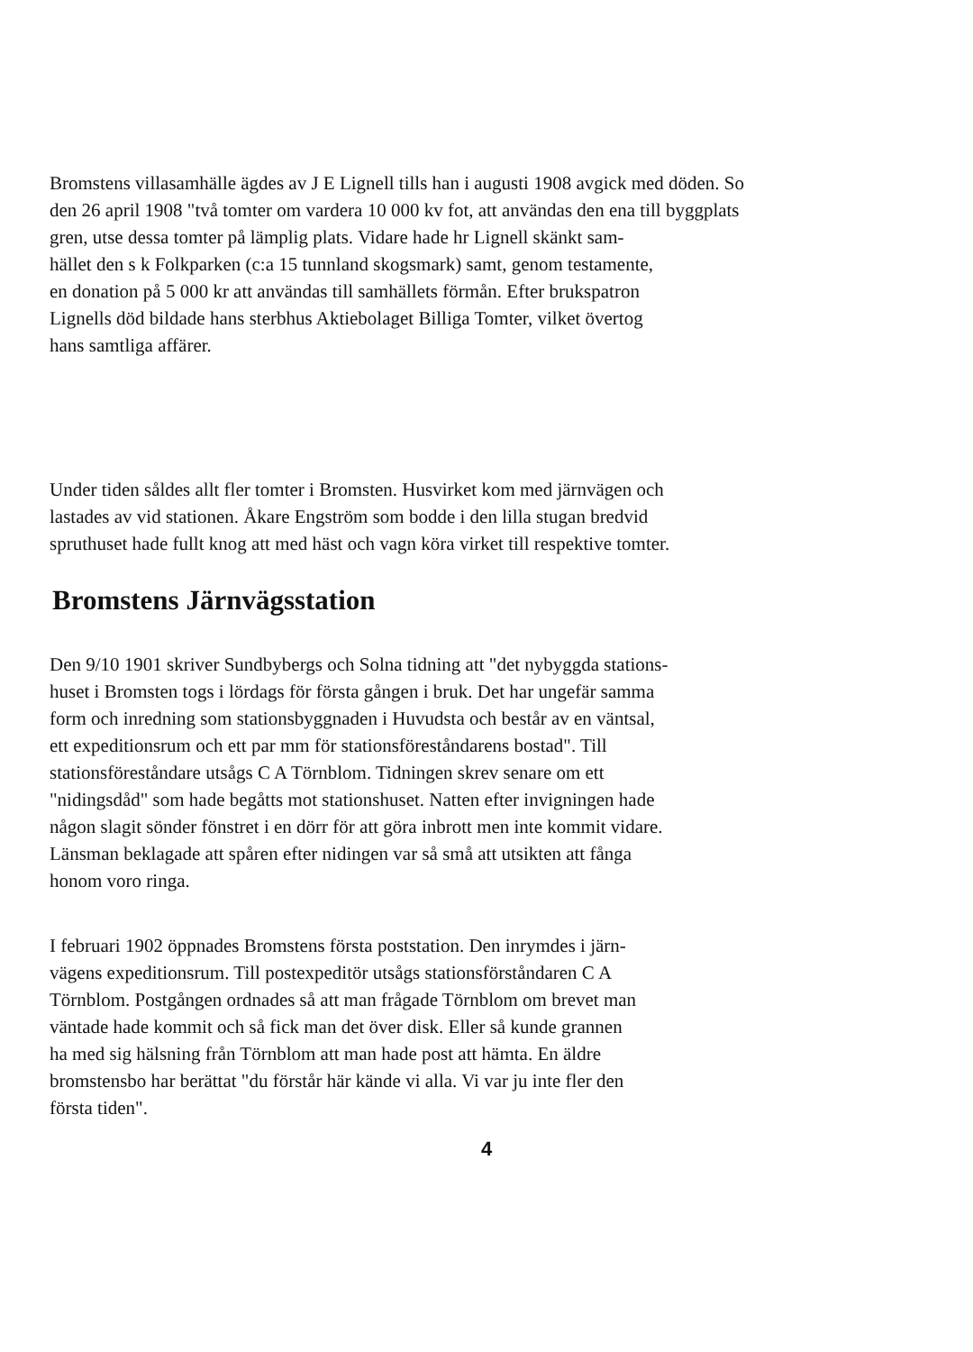Bromstens villasamhälle ägdes av J E Lignell tills han i augusti 1908 avgick med döden. So
den 26 april 1908 "två tomter om vardera 10 000 kv fot, att användas den ena till byggplats
gren, utse dessa tomter på lämplig plats. Vidare hade hr Lignell skänkt sam-
hället den s k Folkparken (c:a 15 tunnland skogsmark) samt, genom testamente,
en donation på 5 000 kr att användas till samhällets förmån. Efter brukspatron
Lignells död bildade hans sterbhus Aktiebolaget Billiga Tomter, vilket övertog
hans samtliga affärer.
Under tiden såldes allt fler tomter i Bromsten. Husvirket kom med järnvägen och
lastades av vid stationen. Åkare Engström som bodde i den lilla stugan bredvid
spruthuset hade fullt knog att med häst och vagn köra virket till respektive tomter.
Bromstens Järnvägsstation
Den 9/10 1901 skriver Sundbybergs och Solna tidning att "det nybyggda stations-
huset i Bromsten togs i lördags för första gången i bruk. Det har ungefär samma
form och inredning som stationsbyggnaden i Huvudsta och består av en väntsal,
ett expeditionsrum och ett par mm för stationsföreståndarens bostad". Till
stationsföreståndare utsågs C A Törnblom. Tidningen skrev senare om ett
"nidingsdåd" som hade begåtts mot stationshuset. Natten efter invigningen hade
någon slagit sönder fönstret i en dörr för att göra inbrott men inte kommit vidare.
Länsman beklagade att spåren efter nidingen var så små att utsikten att fånga
honom voro ringa.
I februari 1902 öppnades Bromstens första poststation. Den inrymdes i järn-
vägens expeditionsrum. Till postexpeditör utsågs stationsförståndaren C A
Törnblom. Postgången ordnades så att man frågade Törnblom om brevet man
väntade hade kommit och så fick man det över disk. Eller så kunde grannen
ha med sig hälsning från Törnblom att man hade post att hämta. En äldre
bromstensbo har berättat "du förstår här kände vi alla. Vi var ju inte fler den
första tiden".
4